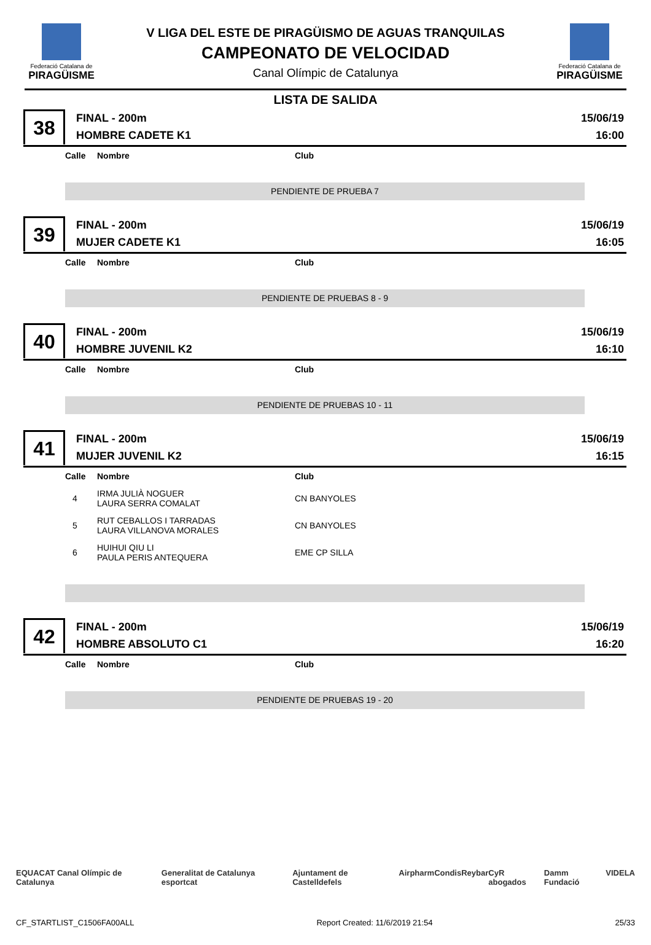Federació Catalana de
PIRAGÜISME
V LIGA DEL ESTE DE PIRAGÜISMO DE AGUAS TRANQUILAS
CAMPEONATO DE VELOCIDAD
Canal Olímpic de Catalunya
Federació Catalana de
PIRAGÜISME
LISTA DE SALIDA
38
FINAL - 200m
HOMBRE CADETE K1
15/06/19
16:00
| Calle | Nombre | Club |
| --- | --- | --- |
PENDIENTE DE PRUEBA 7
39
FINAL - 200m
MUJER CADETE K1
15/06/19
16:05
| Calle | Nombre | Club |
| --- | --- | --- |
PENDIENTE DE PRUEBAS 8 - 9
40
FINAL - 200m
HOMBRE JUVENIL K2
15/06/19
16:10
| Calle | Nombre | Club |
| --- | --- | --- |
PENDIENTE DE PRUEBAS 10 - 11
41
FINAL - 200m
MUJER JUVENIL K2
15/06/19
16:15
| Calle | Nombre | Club |
| --- | --- | --- |
| 4 | IRMA JULIÀ NOGUER LAURA SERRA COMALAT | CN BANYOLES |
| 5 | RUT CEBALLOS I TARRADAS LAURA VILLANOVA MORALES | CN BANYOLES |
| 6 | HUIHUI QIU LI PAULA PERIS ANTEQUERA | EME CP SILLA |
42
FINAL - 200m
HOMBRE ABSOLUTO C1
15/06/19
16:20
| Calle | Nombre | Club |
| --- | --- | --- |
PENDIENTE DE PRUEBAS 19 - 20
EQUACAT Canal Olímpic de Catalunya Generalitat de Catalunya esportcat Ajuntament de Castelldefels Airpharm Condis Reybar CyR abogados Damm Fundació VIDELA
CF_STARTLIST_C1506FA00ALL Report Created: 11/6/2019 21:54 25/33